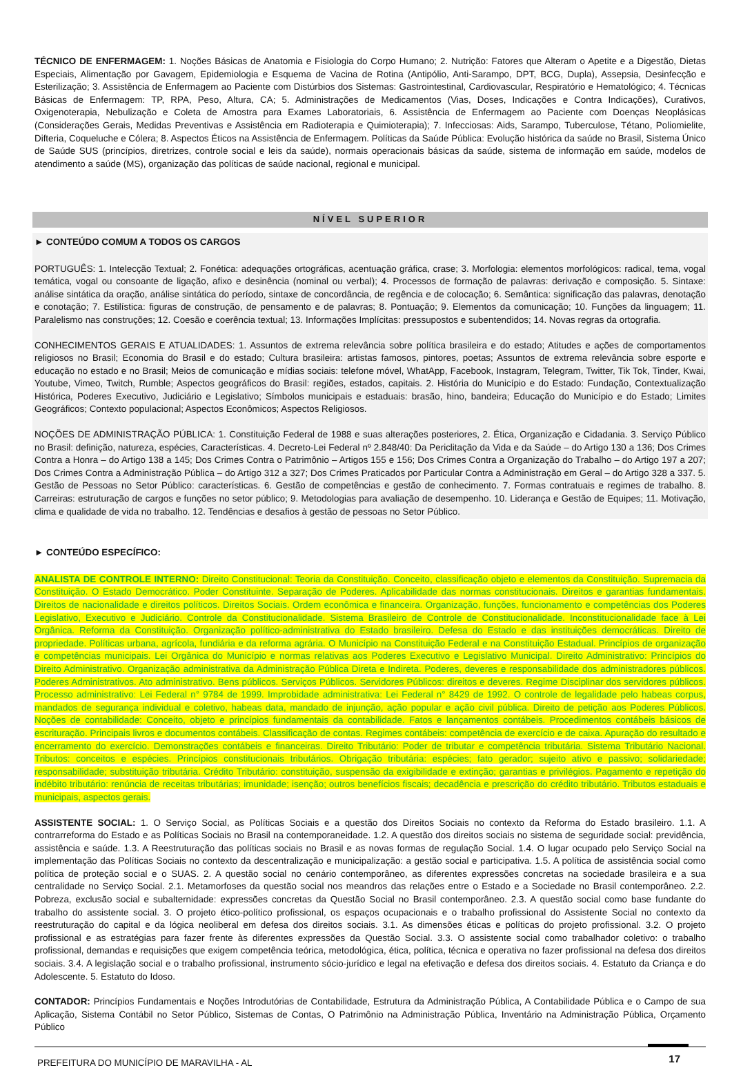TÉCNICO DE ENFERMAGEM: 1. Noções Básicas de Anatomia e Fisiologia do Corpo Humano; 2. Nutrição: Fatores que Alteram o Apetite e a Digestão, Dietas Especiais, Alimentação por Gavagem, Epidemiologia e Esquema de Vacina de Rotina (Antipólio, Anti-Sarampo, DPT, BCG, Dupla), Assepsia, Desinfecção e Esterilização; 3. Assistência de Enfermagem ao Paciente com Distúrbios dos Sistemas: Gastrointestinal, Cardiovascular, Respiratório e Hematológico; 4. Técnicas Básicas de Enfermagem: TP, RPA, Peso, Altura, CA; 5. Administrações de Medicamentos (Vias, Doses, Indicações e Contra Indicações), Curativos, Oxigenoterapia, Nebulização e Coleta de Amostra para Exames Laboratoriais, 6. Assistência de Enfermagem ao Paciente com Doenças Neoplásicas (Considerações Gerais, Medidas Preventivas e Assistência em Radioterapia e Quimioterapia); 7. Infecciosas: Aids, Sarampo, Tuberculose, Tétano, Poliomielite, Difteria, Coqueluche e Cólera; 8. Aspectos Éticos na Assistência de Enfermagem. Políticas da Saúde Pública: Evolução histórica da saúde no Brasil, Sistema Único de Saúde SUS (princípios, diretrizes, controle social e leis da saúde), normais operacionais básicas da saúde, sistema de informação em saúde, modelos de atendimento a saúde (MS), organização das políticas de saúde nacional, regional e municipal.
NÍVEL SUPERIOR
► CONTEÚDO COMUM A TODOS OS CARGOS
PORTUGUÊS: 1. Intelecção Textual; 2. Fonética: adequações ortográficas, acentuação gráfica, crase; 3. Morfologia: elementos morfológicos: radical, tema, vogal temática, vogal ou consoante de ligação, afixo e desinência (nominal ou verbal); 4. Processos de formação de palavras: derivação e composição. 5. Sintaxe: análise sintática da oração, análise sintática do período, sintaxe de concordância, de regência e de colocação; 6. Semântica: significação das palavras, denotação e conotação; 7. Estilística: figuras de construção, de pensamento e de palavras; 8. Pontuação; 9. Elementos da comunicação; 10. Funções da linguagem; 11. Paralelismo nas construções; 12. Coesão e coerência textual; 13. Informações Implícitas: pressupostos e subentendidos; 14. Novas regras da ortografia.
CONHECIMENTOS GERAIS E ATUALIDADES: 1. Assuntos de extrema relevância sobre política brasileira e do estado; Atitudes e ações de comportamentos religiosos no Brasil; Economia do Brasil e do estado; Cultura brasileira: artistas famosos, pintores, poetas; Assuntos de extrema relevância sobre esporte e educação no estado e no Brasil; Meios de comunicação e mídias sociais: telefone móvel, WhatApp, Facebook, Instagram, Telegram, Twitter, Tik Tok, Tinder, Kwai, Youtube, Vimeo, Twitch, Rumble; Aspectos geográficos do Brasil: regiões, estados, capitais. 2. História do Município e do Estado: Fundação, Contextualização Histórica, Poderes Executivo, Judiciário e Legislativo; Símbolos municipais e estaduais: brasão, hino, bandeira; Educação do Município e do Estado; Limites Geográficos; Contexto populacional; Aspectos Econômicos; Aspectos Religiosos.
NOÇÕES DE ADMINISTRAÇÃO PÚBLICA: 1. Constituição Federal de 1988 e suas alterações posteriores, 2. Ética, Organização e Cidadania. 3. Serviço Público no Brasil: definição, natureza, espécies, Características. 4. Decreto-Lei Federal nº 2.848/40: Da Periclitação da Vida e da Saúde – do Artigo 130 a 136; Dos Crimes Contra a Honra – do Artigo 138 a 145; Dos Crimes Contra o Patrimônio – Artigos 155 e 156; Dos Crimes Contra a Organização do Trabalho – do Artigo 197 a 207; Dos Crimes Contra a Administração Pública – do Artigo 312 a 327; Dos Crimes Praticados por Particular Contra a Administração em Geral – do Artigo 328 a 337. 5. Gestão de Pessoas no Setor Público: características. 6. Gestão de competências e gestão de conhecimento. 7. Formas contratuais e regimes de trabalho. 8. Carreiras: estruturação de cargos e funções no setor público; 9. Metodologias para avaliação de desempenho. 10. Liderança e Gestão de Equipes; 11. Motivação, clima e qualidade de vida no trabalho. 12. Tendências e desafios à gestão de pessoas no Setor Público.
► CONTEÚDO ESPECÍFICO:
ANALISTA DE CONTROLE INTERNO: Direito Constitucional: Teoria da Constituição. Conceito, classificação objeto e elementos da Constituição. Supremacia da Constituição. O Estado Democrático. Poder Constituinte. Separação de Poderes. Aplicabilidade das normas constitucionais. Direitos e garantias fundamentais. Direitos de nacionalidade e direitos políticos. Direitos Sociais. Ordem econômica e financeira. Organização, funções, funcionamento e competências dos Poderes Legislativo, Executivo e Judiciário. Controle da Constitucionalidade. Sistema Brasileiro de Controle de Constitucionalidade. Inconstitucionalidade face à Lei Orgânica. Reforma da Constituição. Organização político-administrativa do Estado brasileiro. Defesa do Estado e das instituições democráticas. Direito de propriedade. Políticas urbana, agrícola, fundiária e da reforma agrária. O Município na Constituição Federal e na Constituição Estadual. Princípios de organização e competências municipais. Lei Orgânica do Município e normas relativas aos Poderes Executivo e Legislativo Municipal. Direito Administrativo: Princípios do Direito Administrativo. Organização administrativa da Administração Pública Direta e Indireta. Poderes, deveres e responsabilidade dos administradores públicos. Poderes Administrativos. Ato administrativo. Bens públicos. Serviços Públicos. Servidores Públicos: direitos e deveres. Regime Disciplinar dos servidores públicos. Processo administrativo: Lei Federal n° 9784 de 1999. Improbidade administrativa: Lei Federal n° 8429 de 1992. O controle de legalidade pelo habeas corpus, mandados de segurança individual e coletivo, habeas data, mandado de injunção, ação popular e ação civil pública. Direito de petição aos Poderes Públicos. Noções de contabilidade: Conceito, objeto e princípios fundamentais da contabilidade. Fatos e lançamentos contábeis. Procedimentos contábeis básicos de escrituração. Principais livros e documentos contábeis. Classificação de contas. Regimes contábeis: competência de exercício e de caixa. Apuração do resultado e encerramento do exercício. Demonstrações contábeis e financeiras. Direito Tributário: Poder de tributar e competência tributária. Sistema Tributário Nacional. Tributos: conceitos e espécies. Princípios constitucionais tributários. Obrigação tributária: espécies; fato gerador; sujeito ativo e passivo; solidariedade; responsabilidade; substituição tributária. Crédito Tributário: constituição, suspensão da exigibilidade e extinção; garantias e privilégios. Pagamento e repetição do indébito tributário: renúncia de receitas tributárias; imunidade; isenção; outros benefícios fiscais; decadência e prescrição do crédito tributário. Tributos estaduais e municipais, aspectos gerais.
ASSISTENTE SOCIAL: 1. O Serviço Social, as Políticas Sociais e a questão dos Direitos Sociais no contexto da Reforma do Estado brasileiro. 1.1. A contrarreforma do Estado e as Políticas Sociais no Brasil na contemporaneidade. 1.2. A questão dos direitos sociais no sistema de seguridade social: previdência, assistência e saúde. 1.3. A Reestruturação das políticas sociais no Brasil e as novas formas de regulação Social. 1.4. O lugar ocupado pelo Serviço Social na implementação das Políticas Sociais no contexto da descentralização e municipalização: a gestão social e participativa. 1.5. A política de assistência social como política de proteção social e o SUAS. 2. A questão social no cenário contemporâneo, as diferentes expressões concretas na sociedade brasileira e a sua centralidade no Serviço Social. 2.1. Metamorfoses da questão social nos meandros das relações entre o Estado e a Sociedade no Brasil contemporâneo. 2.2. Pobreza, exclusão social e subalternidade: expressões concretas da Questão Social no Brasil contemporâneo. 2.3. A questão social como base fundante do trabalho do assistente social. 3. O projeto ético-político profissional, os espaços ocupacionais e o trabalho profissional do Assistente Social no contexto da reestruturação do capital e da lógica neoliberal em defesa dos direitos sociais. 3.1. As dimensões éticas e políticas do projeto profissional. 3.2. O projeto profissional e as estratégias para fazer frente às diferentes expressões da Questão Social. 3.3. O assistente social como trabalhador coletivo: o trabalho profissional, demandas e requisições que exigem competência teórica, metodológica, ética, política, técnica e operativa no fazer profissional na defesa dos direitos sociais. 3.4. A legislação social e o trabalho profissional, instrumento sócio-jurídico e legal na efetivação e defesa dos direitos sociais. 4. Estatuto da Criança e do Adolescente. 5. Estatuto do Idoso.
CONTADOR: Princípios Fundamentais e Noções Introdutórias de Contabilidade, Estrutura da Administração Pública, A Contabilidade Pública e o Campo de sua Aplicação, Sistema Contábil no Setor Público, Sistemas de Contas, O Patrimônio na Administração Pública, Inventário na Administração Pública, Orçamento Público
PREFEITURA DO MUNICÍPIO DE MARAVILHA - AL 17